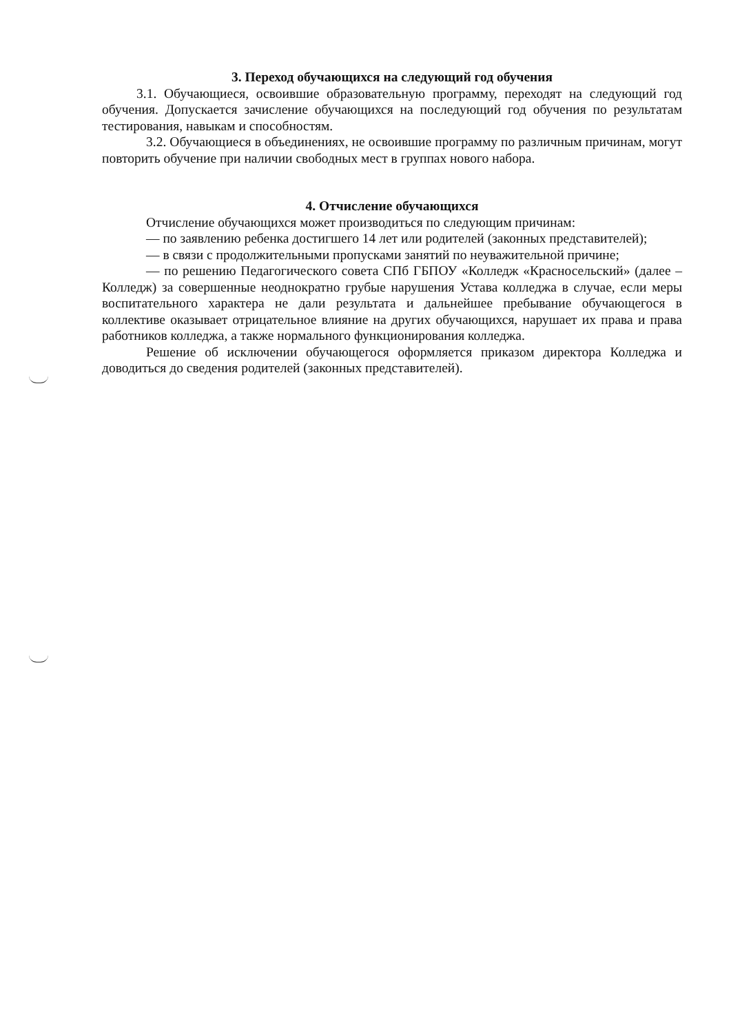3. Переход обучающихся на следующий год обучения
3.1. Обучающиеся, освоившие образовательную программу, переходят на следующий год обучения. Допускается зачисление обучающихся на последующий год обучения по результатам тестирования, навыкам и способностям.
3.2. Обучающиеся в объединениях, не освоившие программу по различным причинам, могут повторить обучение при наличии свободных мест в группах нового набора.
4. Отчисление обучающихся
Отчисление обучающихся может производиться по следующим причинам:
— по заявлению ребенка достигшего 14 лет или родителей (законных представителей);
— в связи с продолжительными пропусками занятий по неуважительной причине;
— по решению Педагогического совета СПб ГБПОУ «Колледж «Красносельский» (далее – Колледж) за совершенные неоднократно грубые нарушения Устава колледжа в случае, если меры воспитательного характера не дали результата и дальнейшее пребывание обучающегося в коллективе оказывает отрицательное влияние на других обучающихся, нарушает их права и права работников колледжа, а также нормального функционирования колледжа.
Решение об исключении обучающегося оформляется приказом директора Колледжа и доводиться до сведения родителей (законных представителей).